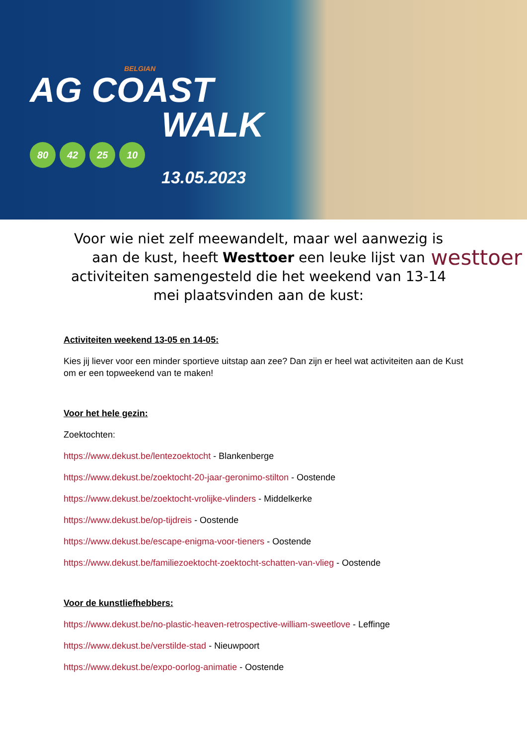BELGIAN
AG COAST
WALK
80 42 25 10
13.05.2023
Voor wie niet zelf meewandelt, maar wel aanwezig is aan de kust, heeft Westtoer een leuke lijst van activiteiten samengesteld die het weekend van 13-14 mei plaatsvinden aan de kust:
westtoer
Activiteiten weekend 13-05 en 14-05:
Kies jij liever voor een minder sportieve uitstap aan zee? Dan zijn er heel wat activiteiten aan de Kust om er een topweekend van te maken!
Voor het hele gezin:
Zoektochten:
https://www.dekust.be/lentezoektocht - Blankenberge
https://www.dekust.be/zoektocht-20-jaar-geronimo-stilton - Oostende
https://www.dekust.be/zoektocht-vrolijke-vlinders - Middelkerke
https://www.dekust.be/op-tijdreis - Oostende
https://www.dekust.be/escape-enigma-voor-tieners - Oostende
https://www.dekust.be/familiezoektocht-zoektocht-schatten-van-vlieg - Oostende
Voor de kunstliefhebbers:
https://www.dekust.be/no-plastic-heaven-retrospective-william-sweetlove - Leffinge
https://www.dekust.be/verstilde-stad - Nieuwpoort
https://www.dekust.be/expo-oorlog-animatie - Oostende